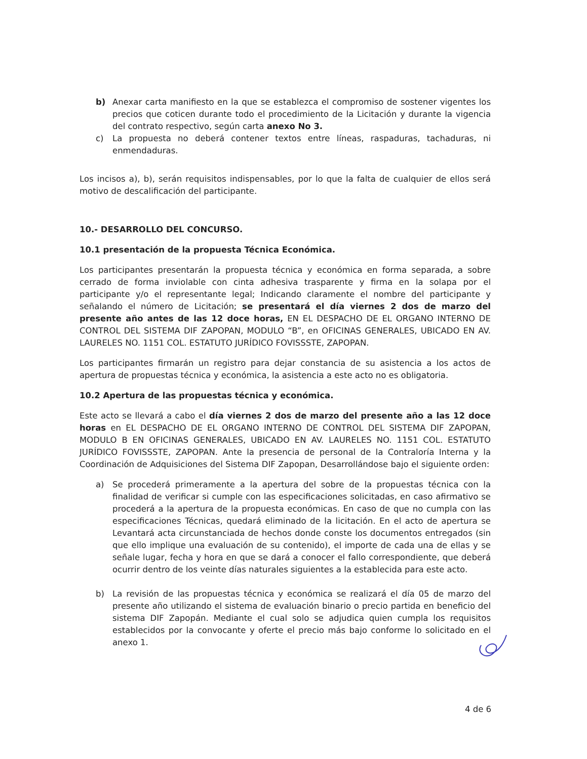b) Anexar carta manifiesto en la que se establezca el compromiso de sostener vigentes los precios que coticen durante todo el procedimiento de la Licitación y durante la vigencia del contrato respectivo, según carta anexo No 3.
c) La propuesta no deberá contener textos entre líneas, raspaduras, tachaduras, ni enmendaduras.
Los incisos a), b), serán requisitos indispensables, por lo que la falta de cualquier de ellos será motivo de descalificación del participante.
10.- DESARROLLO DEL CONCURSO.
10.1 presentación de la propuesta Técnica Económica.
Los participantes presentarán la propuesta técnica y económica en forma separada, a sobre cerrado de forma inviolable con cinta adhesiva trasparente y firma en la solapa por el participante y/o el representante legal; Indicando claramente el nombre del participante y señalando el número de Licitación; se presentará el día viernes 2 dos de marzo del presente año antes de las 12 doce horas, EN EL DESPACHO DE EL ORGANO INTERNO DE CONTROL DEL SISTEMA DIF ZAPOPAN, MODULO “B”, en OFICINAS GENERALES, UBICADO EN AV. LAURELES NO. 1151 COL. ESTATUTO JURÍDICO FOVISSSTE, ZAPOPAN.
Los participantes firmarán un registro para dejar constancia de su asistencia a los actos de apertura de propuestas técnica y económica, la asistencia a este acto no es obligatoria.
10.2 Apertura de las propuestas técnica y económica.
Este acto se llevará a cabo el día viernes 2 dos de marzo del presente año a las 12 doce horas en EL DESPACHO DE EL ORGANO INTERNO DE CONTROL DEL SISTEMA DIF ZAPOPAN, MODULO B EN OFICINAS GENERALES, UBICADO EN AV. LAURELES NO. 1151 COL. ESTATUTO JURÍDICO FOVISSSTE, ZAPOPAN. Ante la presencia de personal de la Contraloría Interna y la Coordinación de Adquisiciones del Sistema DIF Zapopan, Desarrollándose bajo el siguiente orden:
a) Se procederá primeramente a la apertura del sobre de la propuestas técnica con la finalidad de verificar si cumple con las especificaciones solicitadas, en caso afirmativo se procederá a la apertura de la propuesta económicas. En caso de que no cumpla con las especificaciones Técnicas, quedará eliminado de la licitación. En el acto de apertura se Levantará acta circunstanciada de hechos donde conste los documentos entregados (sin que ello implique una evaluación de su contenido), el importe de cada una de ellas y se señale lugar, fecha y hora en que se dará a conocer el fallo correspondiente, que deberá ocurrir dentro de los veinte días naturales siguientes a la establecida para este acto.
b) La revisión de las propuestas técnica y económica se realizará el día 05 de marzo del presente año utilizando el sistema de evaluación binario o precio partida en beneficio del sistema DIF Zapopán. Mediante el cual solo se adjudica quien cumpla los requisitos establecidos por la convocante y oferte el precio más bajo conforme lo solicitado en el anexo 1.
4 de 6